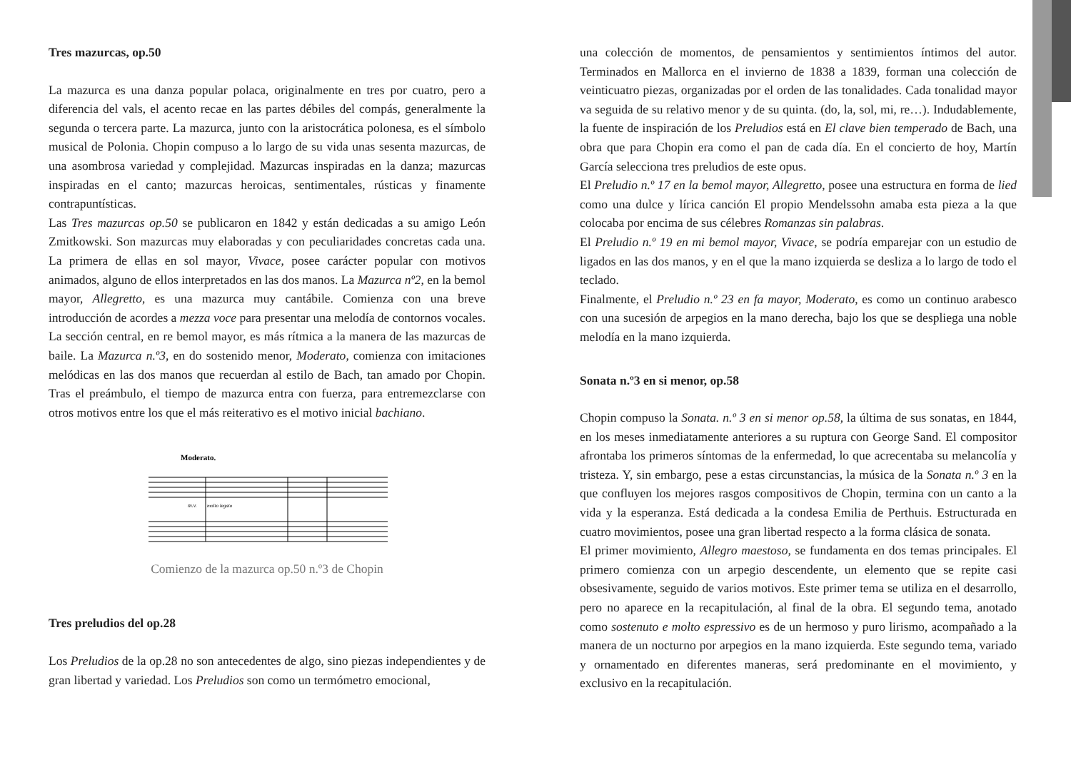Tres mazurcas, op.50
La mazurca es una danza popular polaca, originalmente en tres por cuatro, pero a diferencia del vals, el acento recae en las partes débiles del compás, generalmente la segunda o tercera parte. La mazurca, junto con la aristocrática polonesa, es el símbolo musical de Polonia. Chopin compuso a lo largo de su vida unas sesenta mazurcas, de una asombrosa variedad y complejidad. Mazurcas inspiradas en la danza; mazurcas inspiradas en el canto; mazurcas heroicas, sentimentales, rústicas y finamente contrapuntísticas.
Las Tres mazurcas op.50 se publicaron en 1842 y están dedicadas a su amigo León Zmitkowski. Son mazurcas muy elaboradas y con peculiaridades concretas cada una. La primera de ellas en sol mayor, Vivace, posee carácter popular con motivos animados, alguno de ellos interpretados en las dos manos. La Mazurca nº2, en la bemol mayor, Allegretto, es una mazurca muy cantábile. Comienza con una breve introducción de acordes a mezza voce para presentar una melodía de contornos vocales. La sección central, en re bemol mayor, es más rítmica a la manera de las mazurcas de baile. La Mazurca n.º3, en do sostenido menor, Moderato, comienza con imitaciones melódicas en las dos manos que recuerdan al estilo de Bach, tan amado por Chopin. Tras el preámbulo, el tiempo de mazurca entra con fuerza, para entremezclarse con otros motivos entre los que el más reiterativo es el motivo inicial bachiano.
Moderato.
m.v.
molto legato
Comienzo de la mazurca op.50 n.º3 de Chopin
Tres preludios del op.28
Los Preludios de la op.28 no son antecedentes de algo, sino piezas independientes y de gran libertad y variedad. Los Preludios son como un termómetro emocional,
una colección de momentos, de pensamientos y sentimientos íntimos del autor. Terminados en Mallorca en el invierno de 1838 a 1839, forman una colección de veinticuatro piezas, organizadas por el orden de las tonalidades. Cada tonalidad mayor va seguida de su relativo menor y de su quinta. (do, la, sol, mi, re…). Indudablemente, la fuente de inspiración de los Preludios está en El clave bien temperado de Bach, una obra que para Chopin era como el pan de cada día. En el concierto de hoy, Martín García selecciona tres preludios de este opus.
El Preludio n.º 17 en la bemol mayor, Allegretto, posee una estructura en forma de lied como una dulce y lírica canción El propio Mendelssohn amaba esta pieza a la que colocaba por encima de sus célebres Romanzas sin palabras.
El Preludio n.º 19 en mi bemol mayor, Vivace, se podría emparejar con un estudio de ligados en las dos manos, y en el que la mano izquierda se desliza a lo largo de todo el teclado.
Finalmente, el Preludio n.º 23 en fa mayor, Moderato, es como un continuo arabesco con una sucesión de arpegios en la mano derecha, bajo los que se despliega una noble melodía en la mano izquierda.
Sonata n.º3 en si menor, op.58
Chopin compuso la Sonata. n.º 3 en si menor op.58, la última de sus sonatas, en 1844, en los meses inmediatamente anteriores a su ruptura con George Sand. El compositor afrontaba los primeros síntomas de la enfermedad, lo que acrecentaba su melancolía y tristeza. Y, sin embargo, pese a estas circunstancias, la música de la Sonata n.º 3 en la que confluyen los mejores rasgos compositivos de Chopin, termina con un canto a la vida y la esperanza. Está dedicada a la condesa Emilia de Perthuis. Estructurada en cuatro movimientos, posee una gran libertad respecto a la forma clásica de sonata.
El primer movimiento, Allegro maestoso, se fundamenta en dos temas principales. El primero comienza con un arpegio descendente, un elemento que se repite casi obsesivamente, seguido de varios motivos. Este primer tema se utiliza en el desarrollo, pero no aparece en la recapitulación, al final de la obra. El segundo tema, anotado como sostenuto e molto espressivo es de un hermoso y puro lirismo, acompañado a la manera de un nocturno por arpegios en la mano izquierda. Este segundo tema, variado y ornamentado en diferentes maneras, será predominante en el movimiento, y exclusivo en la recapitulación.